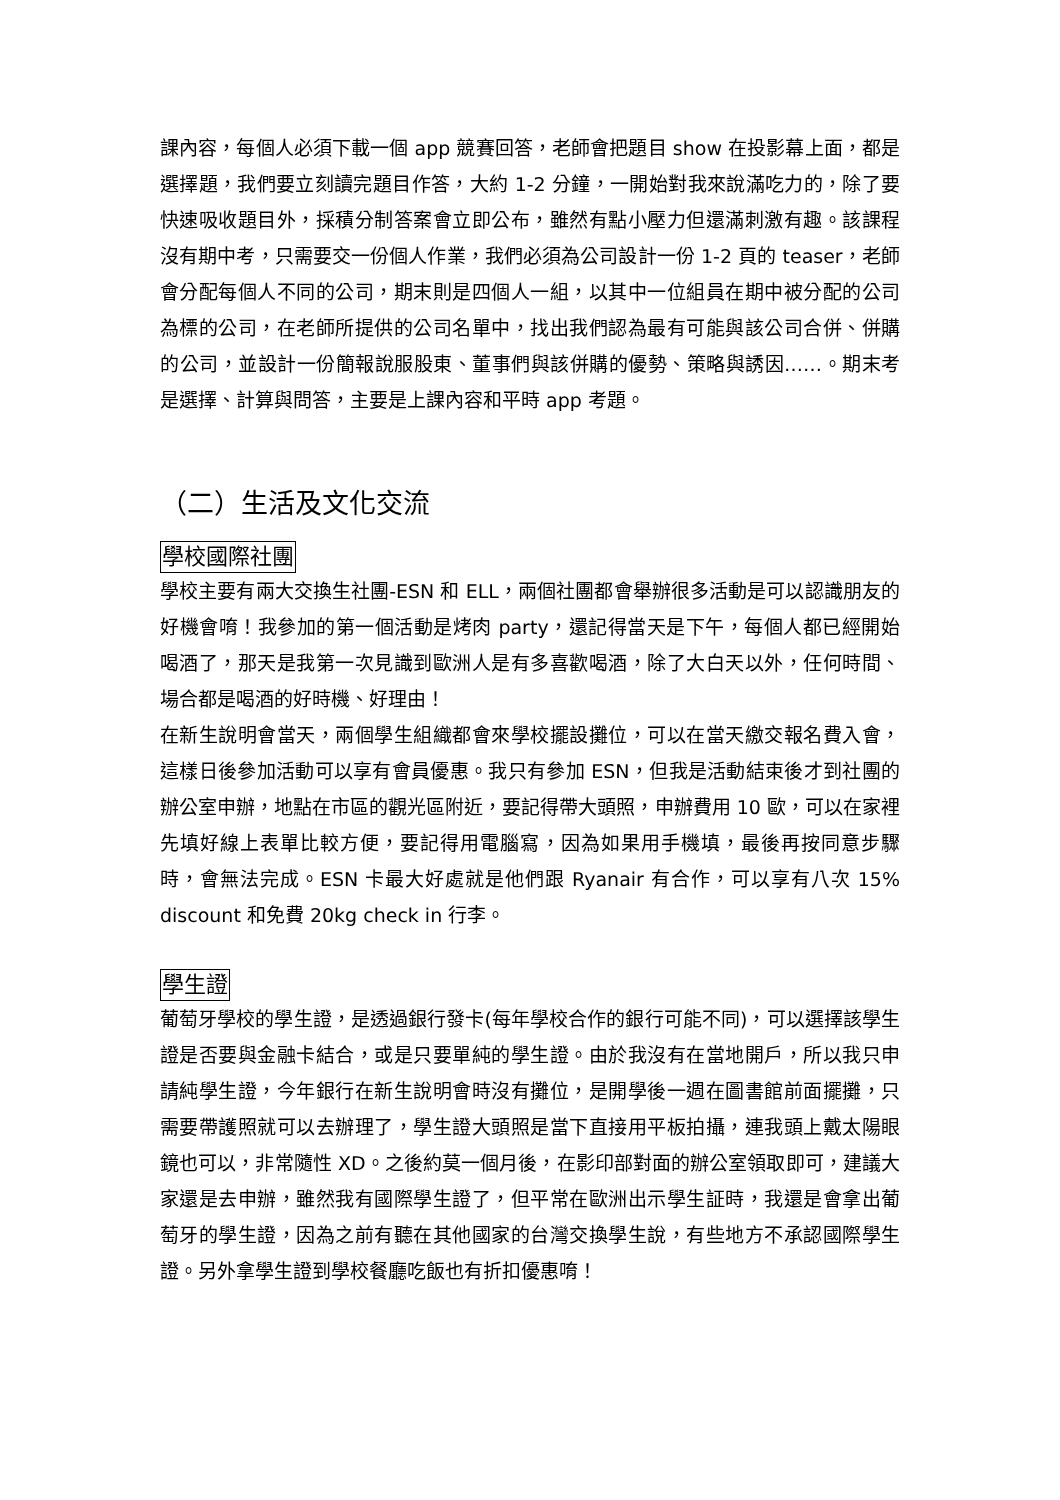課內容，每個人必須下載一個 app 競賽回答，老師會把題目 show 在投影幕上面，都是選擇題，我們要立刻讀完題目作答，大約 1-2 分鐘，一開始對我來說滿吃力的，除了要快速吸收題目外，採積分制答案會立即公布，雖然有點小壓力但還滿刺激有趣。該課程沒有期中考，只需要交一份個人作業，我們必須為公司設計一份 1-2 頁的 teaser，老師會分配每個人不同的公司，期末則是四個人一組，以其中一位組員在期中被分配的公司為標的公司，在老師所提供的公司名單中，找出我們認為最有可能與該公司合併、併購的公司，並設計一份簡報說服股東、董事們與該併購的優勢、策略與誘因……。期末考是選擇、計算與問答，主要是上課內容和平時 app 考題。
（二）生活及文化交流
學校國際社團
學校主要有兩大交換生社團-ESN 和 ELL，兩個社團都會舉辦很多活動是可以認識朋友的好機會唷！我參加的第一個活動是烤肉 party，還記得當天是下午，每個人都已經開始喝酒了，那天是我第一次見識到歐洲人是有多喜歡喝酒，除了大白天以外，任何時間、場合都是喝酒的好時機、好理由！
在新生說明會當天，兩個學生組織都會來學校擺設攤位，可以在當天繳交報名費入會，這樣日後參加活動可以享有會員優惠。我只有參加 ESN，但我是活動結束後才到社團的辦公室申辦，地點在市區的觀光區附近，要記得帶大頭照，申辦費用 10 歐，可以在家裡先填好線上表單比較方便，要記得用電腦寫，因為如果用手機填，最後再按同意步驟時，會無法完成。ESN 卡最大好處就是他們跟 Ryanair 有合作，可以享有八次 15% discount 和免費 20kg check in 行李。
學生證
葡萄牙學校的學生證，是透過銀行發卡(每年學校合作的銀行可能不同)，可以選擇該學生證是否要與金融卡結合，或是只要單純的學生證。由於我沒有在當地開戶，所以我只申請純學生證，今年銀行在新生說明會時沒有攤位，是開學後一週在圖書館前面擺攤，只需要帶護照就可以去辦理了，學生證大頭照是當下直接用平板拍攝，連我頭上戴太陽眼鏡也可以，非常隨性 XD。之後約莫一個月後，在影印部對面的辦公室領取即可，建議大家還是去申辦，雖然我有國際學生證了，但平常在歐洲出示學生証時，我還是會拿出葡萄牙的學生證，因為之前有聽在其他國家的台灣交換學生說，有些地方不承認國際學生證。另外拿學生證到學校餐廳吃飯也有折扣優惠唷！